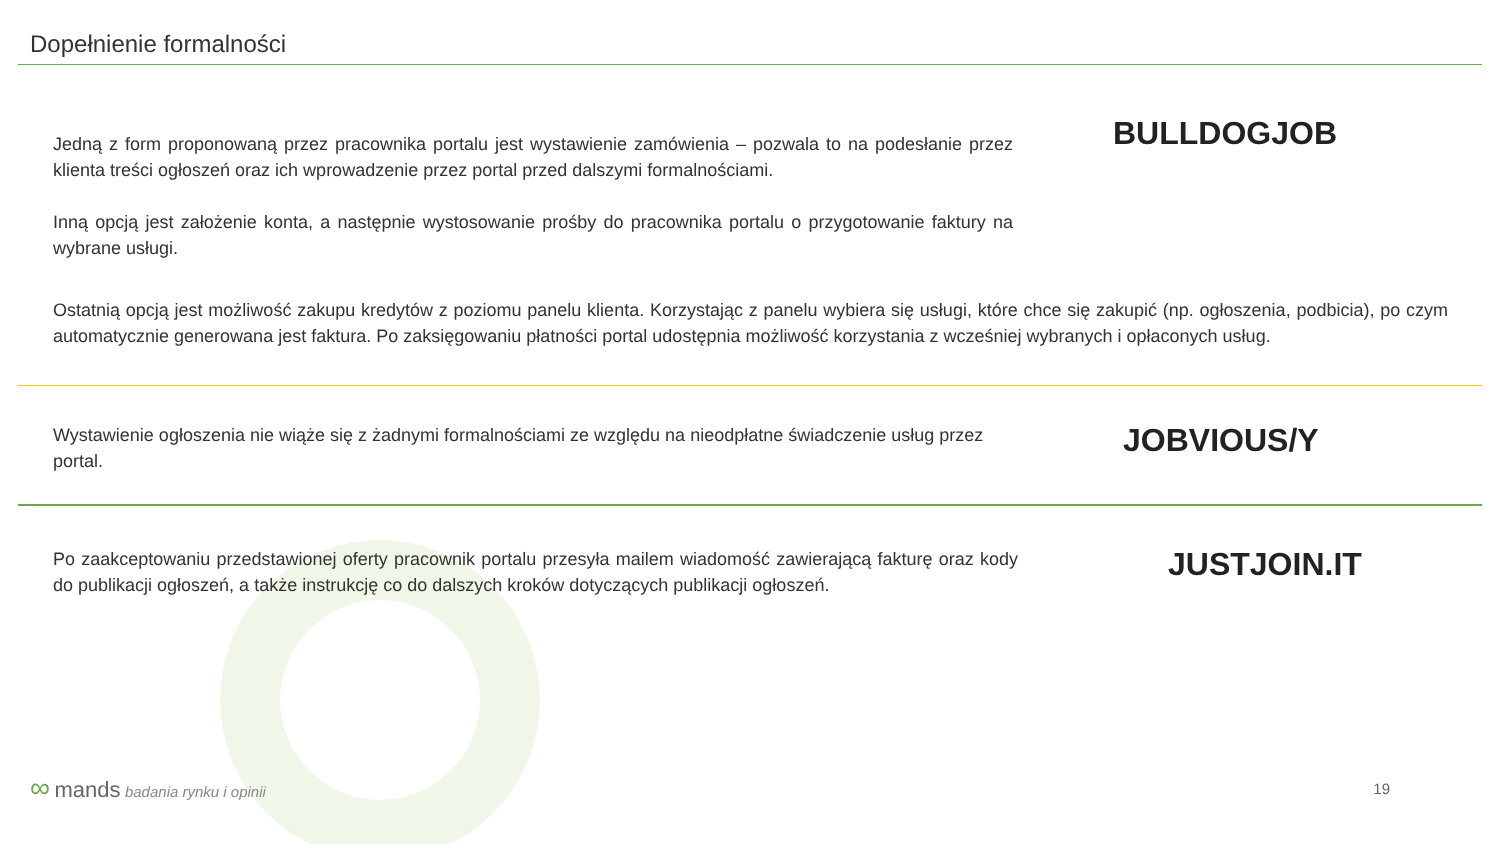Dopełnienie formalności
Jedną z form proponowaną przez pracownika portalu jest wystawienie zamówienia – pozwala to na podesłanie przez klienta treści ogłoszeń oraz ich wprowadzenie przez portal przed dalszymi formalnościami.
Inną opcją jest założenie konta, a następnie wystosowanie prośby do pracownika portalu o przygotowanie faktury na wybrane usługi.
BULLDOGJOB
Ostatnią opcją jest możliwość zakupu kredytów z poziomu panelu klienta. Korzystając z panelu wybiera się usługi, które chce się zakupić (np. ogłoszenia, podbicia), po czym automatycznie generowana jest faktura. Po zaksięgowaniu płatności portal udostępnia możliwość korzystania z wcześniej wybranych i opłaconych usług.
Wystawienie ogłoszenia nie wiąże się z żadnymi formalnościami ze względu na nieodpłatne świadczenie usług przez portal.
JOBVIOUS/Y
Po zaakceptowaniu przedstawionej oferty pracownik portalu przesyła mailem wiadomość zawierającą fakturę oraz kody do publikacji ogłoszeń, a także instrukcję co do dalszych kroków dotyczących publikacji ogłoszeń.
JUSTJOIN.IT
∞ mands badania rynku i opinii 19